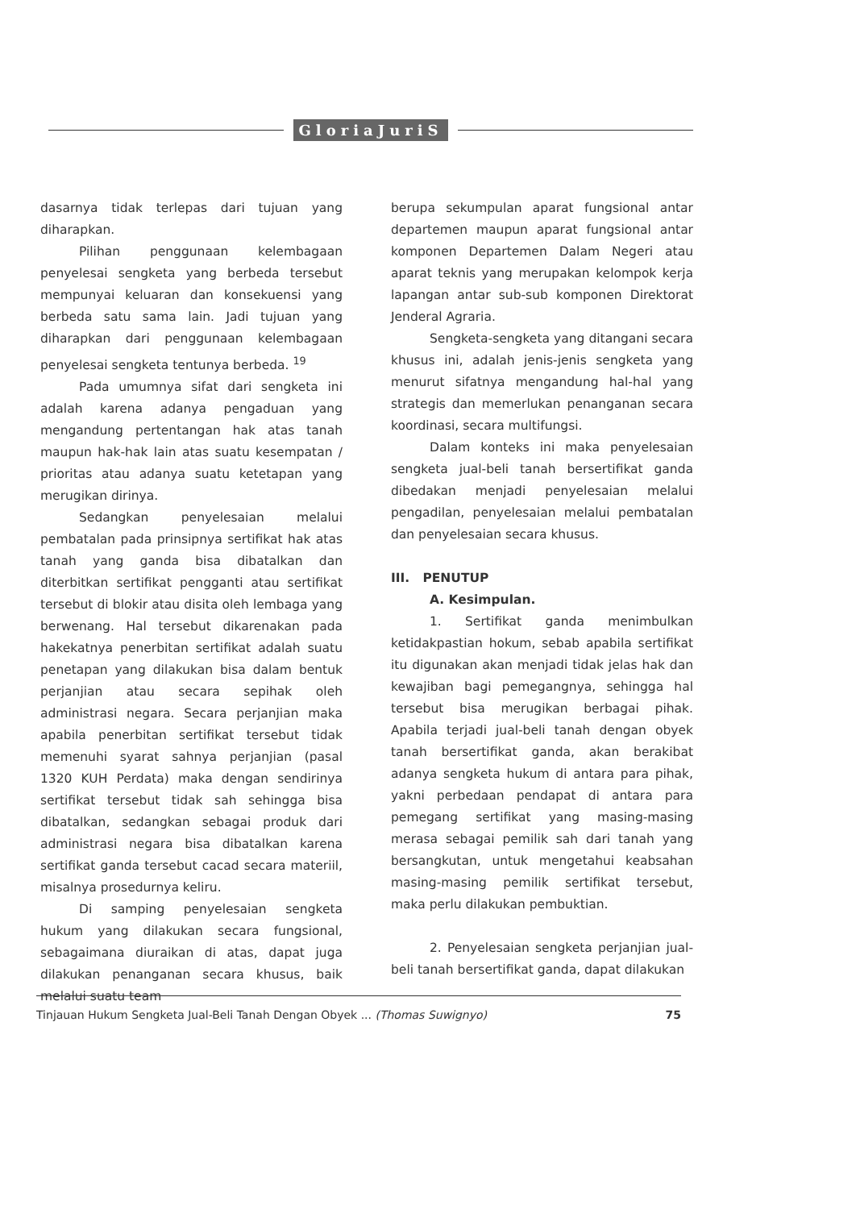GloriaJuriS
dasarnya tidak terlepas dari tujuan yang diharapkan.
Pilihan penggunaan kelembagaan penyelesai sengketa yang berbeda tersebut mempunyai keluaran dan konsekuensi yang berbeda satu sama lain. Jadi tujuan yang diharapkan dari penggunaan kelembagaan penyelesai sengketa tentunya berbeda. <sup>19</sup>
Pada umumnya sifat dari sengketa ini adalah karena adanya pengaduan yang mengandung pertentangan hak atas tanah maupun hak-hak lain atas suatu kesempatan / prioritas atau adanya suatu ketetapan yang merugikan dirinya.
Sedangkan penyelesaian melalui pembatalan pada prinsipnya sertifikat hak atas tanah yang ganda bisa dibatalkan dan diterbitkan sertifikat pengganti atau sertifikat tersebut di blokir atau disita oleh lembaga yang berwenang. Hal tersebut dikarenakan pada hakekatnya penerbitan sertifikat adalah suatu penetapan yang dilakukan bisa dalam bentuk perjanjian atau secara sepihak oleh administrasi negara. Secara perjanjian maka apabila penerbitan sertifikat tersebut tidak memenuhi syarat sahnya perjanjian (pasal 1320 KUH Perdata) maka dengan sendirinya sertifikat tersebut tidak sah sehingga bisa dibatalkan, sedangkan sebagai produk dari administrasi negara bisa dibatalkan karena sertifikat ganda tersebut cacad secara materiil, misalnya prosedurnya keliru.
Di samping penyelesaian sengketa hukum yang dilakukan secara fungsional, sebagaimana diuraikan di atas, dapat juga dilakukan penanganan secara khusus, baik melalui suatu team
berupa sekumpulan aparat fungsional antar departemen maupun aparat fungsional antar komponen Departemen Dalam Negeri atau aparat teknis yang merupakan kelompok kerja lapangan antar sub-sub komponen Direktorat Jenderal Agraria.
Sengketa-sengketa yang ditangani secara khusus ini, adalah jenis-jenis sengketa yang menurut sifatnya mengandung hal-hal yang strategis dan memerlukan penanganan secara koordinasi, secara multifungsi.
Dalam konteks ini maka penyelesaian sengketa jual-beli tanah bersertifikat ganda dibedakan menjadi penyelesaian melalui pengadilan, penyelesaian melalui pembatalan dan penyelesaian secara khusus.
III. PENUTUP
A. Kesimpulan.
1. Sertifikat ganda menimbulkan ketidakpastian hokum, sebab apabila sertifikat itu digunakan akan menjadi tidak jelas hak dan kewajiban bagi pemegangnya, sehingga hal tersebut bisa merugikan berbagai pihak. Apabila terjadi jual-beli tanah dengan obyek tanah bersertifikat ganda, akan berakibat adanya sengketa hukum di antara para pihak, yakni perbedaan pendapat di antara para pemegang sertifikat yang masing-masing merasa sebagai pemilik sah dari tanah yang bersangkutan, untuk mengetahui keabsahan masing-masing pemilik sertifikat tersebut, maka perlu dilakukan pembuktian.
2. Penyelesaian sengketa perjanjian jual-beli tanah bersertifikat ganda, dapat dilakukan
Tinjauan Hukum Sengketa Jual-Beli Tanah Dengan Obyek ... (Thomas Suwignyo) 75